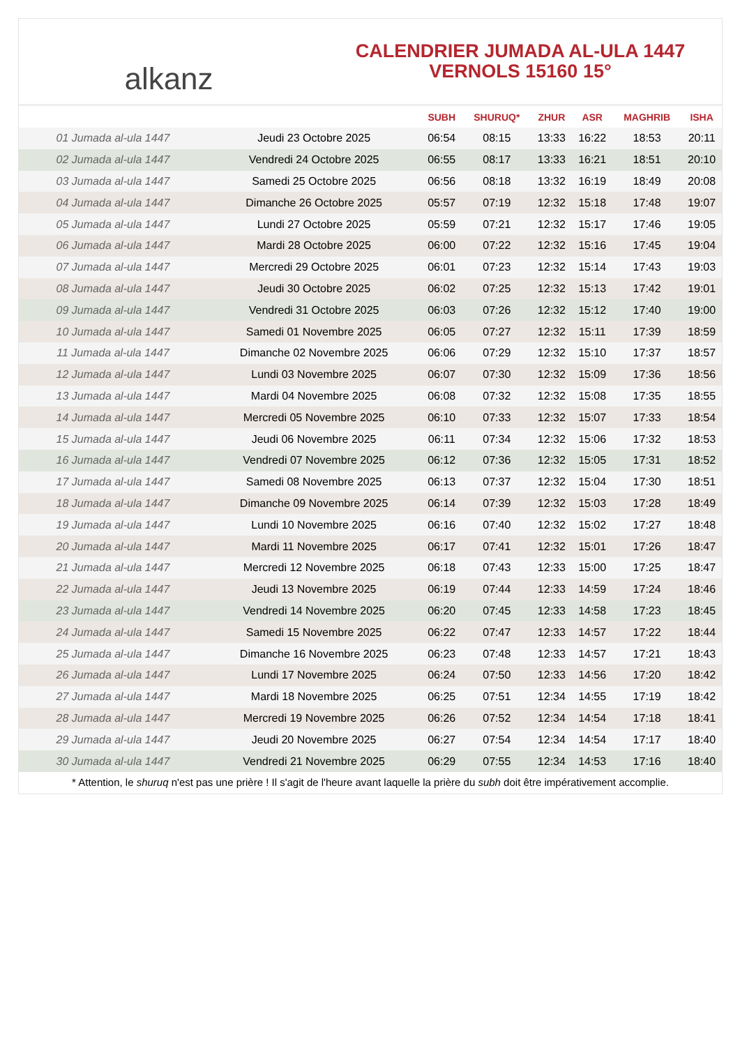alkanz
CALENDRIER JUMADA AL-ULA 1447
VERNOLS 15160 15°
| | | SUBH | SHURUQ* | ZHUR | ASR | MAGHRIB | ISHA |
| --- | --- | --- | --- | --- | --- | --- | --- |
| 01 Jumada al-ula 1447 | Jeudi 23 Octobre 2025 | 06:54 | 08:15 | 13:33 | 16:22 | 18:53 | 20:11 |
| 02 Jumada al-ula 1447 | Vendredi 24 Octobre 2025 | 06:55 | 08:17 | 13:33 | 16:21 | 18:51 | 20:10 |
| 03 Jumada al-ula 1447 | Samedi 25 Octobre 2025 | 06:56 | 08:18 | 13:32 | 16:19 | 18:49 | 20:08 |
| 04 Jumada al-ula 1447 | Dimanche 26 Octobre 2025 | 05:57 | 07:19 | 12:32 | 15:18 | 17:48 | 19:07 |
| 05 Jumada al-ula 1447 | Lundi 27 Octobre 2025 | 05:59 | 07:21 | 12:32 | 15:17 | 17:46 | 19:05 |
| 06 Jumada al-ula 1447 | Mardi 28 Octobre 2025 | 06:00 | 07:22 | 12:32 | 15:16 | 17:45 | 19:04 |
| 07 Jumada al-ula 1447 | Mercredi 29 Octobre 2025 | 06:01 | 07:23 | 12:32 | 15:14 | 17:43 | 19:03 |
| 08 Jumada al-ula 1447 | Jeudi 30 Octobre 2025 | 06:02 | 07:25 | 12:32 | 15:13 | 17:42 | 19:01 |
| 09 Jumada al-ula 1447 | Vendredi 31 Octobre 2025 | 06:03 | 07:26 | 12:32 | 15:12 | 17:40 | 19:00 |
| 10 Jumada al-ula 1447 | Samedi 01 Novembre 2025 | 06:05 | 07:27 | 12:32 | 15:11 | 17:39 | 18:59 |
| 11 Jumada al-ula 1447 | Dimanche 02 Novembre 2025 | 06:06 | 07:29 | 12:32 | 15:10 | 17:37 | 18:57 |
| 12 Jumada al-ula 1447 | Lundi 03 Novembre 2025 | 06:07 | 07:30 | 12:32 | 15:09 | 17:36 | 18:56 |
| 13 Jumada al-ula 1447 | Mardi 04 Novembre 2025 | 06:08 | 07:32 | 12:32 | 15:08 | 17:35 | 18:55 |
| 14 Jumada al-ula 1447 | Mercredi 05 Novembre 2025 | 06:10 | 07:33 | 12:32 | 15:07 | 17:33 | 18:54 |
| 15 Jumada al-ula 1447 | Jeudi 06 Novembre 2025 | 06:11 | 07:34 | 12:32 | 15:06 | 17:32 | 18:53 |
| 16 Jumada al-ula 1447 | Vendredi 07 Novembre 2025 | 06:12 | 07:36 | 12:32 | 15:05 | 17:31 | 18:52 |
| 17 Jumada al-ula 1447 | Samedi 08 Novembre 2025 | 06:13 | 07:37 | 12:32 | 15:04 | 17:30 | 18:51 |
| 18 Jumada al-ula 1447 | Dimanche 09 Novembre 2025 | 06:14 | 07:39 | 12:32 | 15:03 | 17:28 | 18:49 |
| 19 Jumada al-ula 1447 | Lundi 10 Novembre 2025 | 06:16 | 07:40 | 12:32 | 15:02 | 17:27 | 18:48 |
| 20 Jumada al-ula 1447 | Mardi 11 Novembre 2025 | 06:17 | 07:41 | 12:32 | 15:01 | 17:26 | 18:47 |
| 21 Jumada al-ula 1447 | Mercredi 12 Novembre 2025 | 06:18 | 07:43 | 12:33 | 15:00 | 17:25 | 18:47 |
| 22 Jumada al-ula 1447 | Jeudi 13 Novembre 2025 | 06:19 | 07:44 | 12:33 | 14:59 | 17:24 | 18:46 |
| 23 Jumada al-ula 1447 | Vendredi 14 Novembre 2025 | 06:20 | 07:45 | 12:33 | 14:58 | 17:23 | 18:45 |
| 24 Jumada al-ula 1447 | Samedi 15 Novembre 2025 | 06:22 | 07:47 | 12:33 | 14:57 | 17:22 | 18:44 |
| 25 Jumada al-ula 1447 | Dimanche 16 Novembre 2025 | 06:23 | 07:48 | 12:33 | 14:57 | 17:21 | 18:43 |
| 26 Jumada al-ula 1447 | Lundi 17 Novembre 2025 | 06:24 | 07:50 | 12:33 | 14:56 | 17:20 | 18:42 |
| 27 Jumada al-ula 1447 | Mardi 18 Novembre 2025 | 06:25 | 07:51 | 12:34 | 14:55 | 17:19 | 18:42 |
| 28 Jumada al-ula 1447 | Mercredi 19 Novembre 2025 | 06:26 | 07:52 | 12:34 | 14:54 | 17:18 | 18:41 |
| 29 Jumada al-ula 1447 | Jeudi 20 Novembre 2025 | 06:27 | 07:54 | 12:34 | 14:54 | 17:17 | 18:40 |
| 30 Jumada al-ula 1447 | Vendredi 21 Novembre 2025 | 06:29 | 07:55 | 12:34 | 14:53 | 17:16 | 18:40 |
* Attention, le shuruq n'est pas une prière ! Il s'agit de l'heure avant laquelle la prière du subh doit être impérativement accomplie.